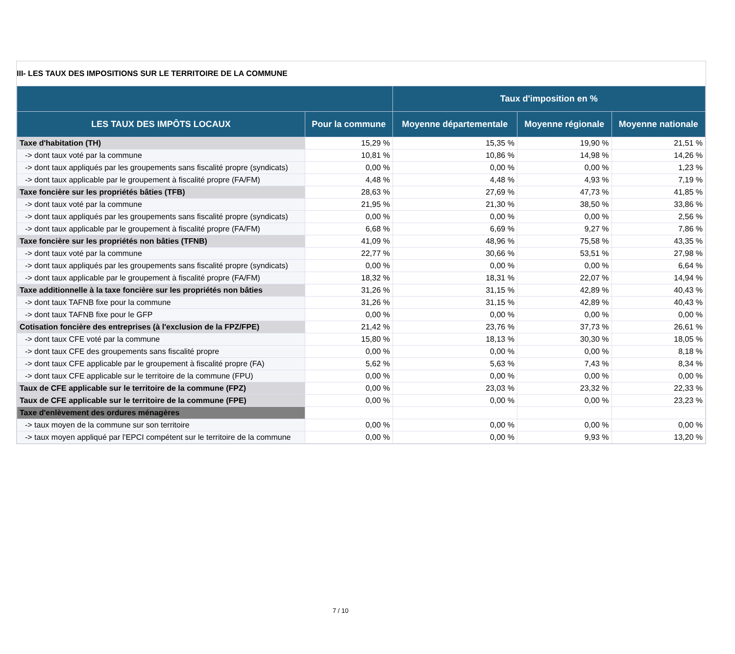III- LES TAUX DES IMPOSITIONS SUR LE TERRITOIRE DE LA COMMUNE
| | | Taux d'imposition en % | | |
| --- | --- | --- | --- | --- |
| LES TAUX DES IMPÔTS LOCAUX | Pour la commune | Moyenne départementale | Moyenne régionale | Moyenne nationale |
| Taxe d'habitation (TH) | 15,29 % | 15,35 % | 19,90 % | 21,51 % |
| -> dont taux voté par la commune | 10,81 % | 10,86 % | 14,98 % | 14,26 % |
| -> dont taux appliqués par les groupements sans fiscalité propre (syndicats) | 0,00 % | 0,00 % | 0,00 % | 1,23 % |
| -> dont taux applicable par le groupement à fiscalité propre (FA/FM) | 4,48 % | 4,48 % | 4,93 % | 7,19 % |
| Taxe foncière sur les propriétés bâties (TFB) | 28,63 % | 27,69 % | 47,73 % | 41,85 % |
| -> dont taux voté par la commune | 21,95 % | 21,30 % | 38,50 % | 33,86 % |
| -> dont taux appliqués par les groupements sans fiscalité propre (syndicats) | 0,00 % | 0,00 % | 0,00 % | 2,56 % |
| -> dont taux applicable par le groupement à fiscalité propre (FA/FM) | 6,68 % | 6,69 % | 9,27 % | 7,86 % |
| Taxe foncière sur les propriétés non bâties (TFNB) | 41,09 % | 48,96 % | 75,58 % | 43,35 % |
| -> dont taux voté par la commune | 22,77 % | 30,66 % | 53,51 % | 27,98 % |
| -> dont taux appliqués par les groupements sans fiscalité propre (syndicats) | 0,00 % | 0,00 % | 0,00 % | 6,64 % |
| -> dont taux applicable par le groupement à fiscalité propre (FA/FM) | 18,32 % | 18,31 % | 22,07 % | 14,94 % |
| Taxe additionnelle à la taxe foncière sur les propriétés non bâties | 31,26 % | 31,15 % | 42,89 % | 40,43 % |
| -> dont taux TAFNB fixe pour la commune | 31,26 % | 31,15 % | 42,89 % | 40,43 % |
| -> dont taux TAFNB fixe pour le GFP | 0,00 % | 0,00 % | 0,00 % | 0,00 % |
| Cotisation foncière des entreprises (à l'exclusion de la FPZ/FPE) | 21,42 % | 23,76 % | 37,73 % | 26,61 % |
| -> dont taux CFE voté par la commune | 15,80 % | 18,13 % | 30,30 % | 18,05 % |
| -> dont taux CFE des groupements sans fiscalité propre | 0,00 % | 0,00 % | 0,00 % | 8,18 % |
| -> dont taux CFE applicable par le groupement à fiscalité propre (FA) | 5,62 % | 5,63 % | 7,43 % | 8,34 % |
| -> dont taux CFE applicable sur le territoire de la commune (FPU) | 0,00 % | 0,00 % | 0,00 % | 0,00 % |
| Taux de CFE applicable sur le territoire de la commune (FPZ) | 0,00 % | 23,03 % | 23,32 % | 22,33 % |
| Taux de CFE applicable sur le territoire de la commune (FPE) | 0,00 % | 0,00 % | 0,00 % | 23,23 % |
| Taxe d'enlèvement des ordures ménagères | | | | |
| -> taux moyen de la commune sur son territoire | 0,00 % | 0,00 % | 0,00 % | 0,00 % |
| -> taux moyen appliqué par l'EPCI compétent sur le territoire de la commune | 0,00 % | 0,00 % | 9,93 % | 13,20 % |
7 / 10